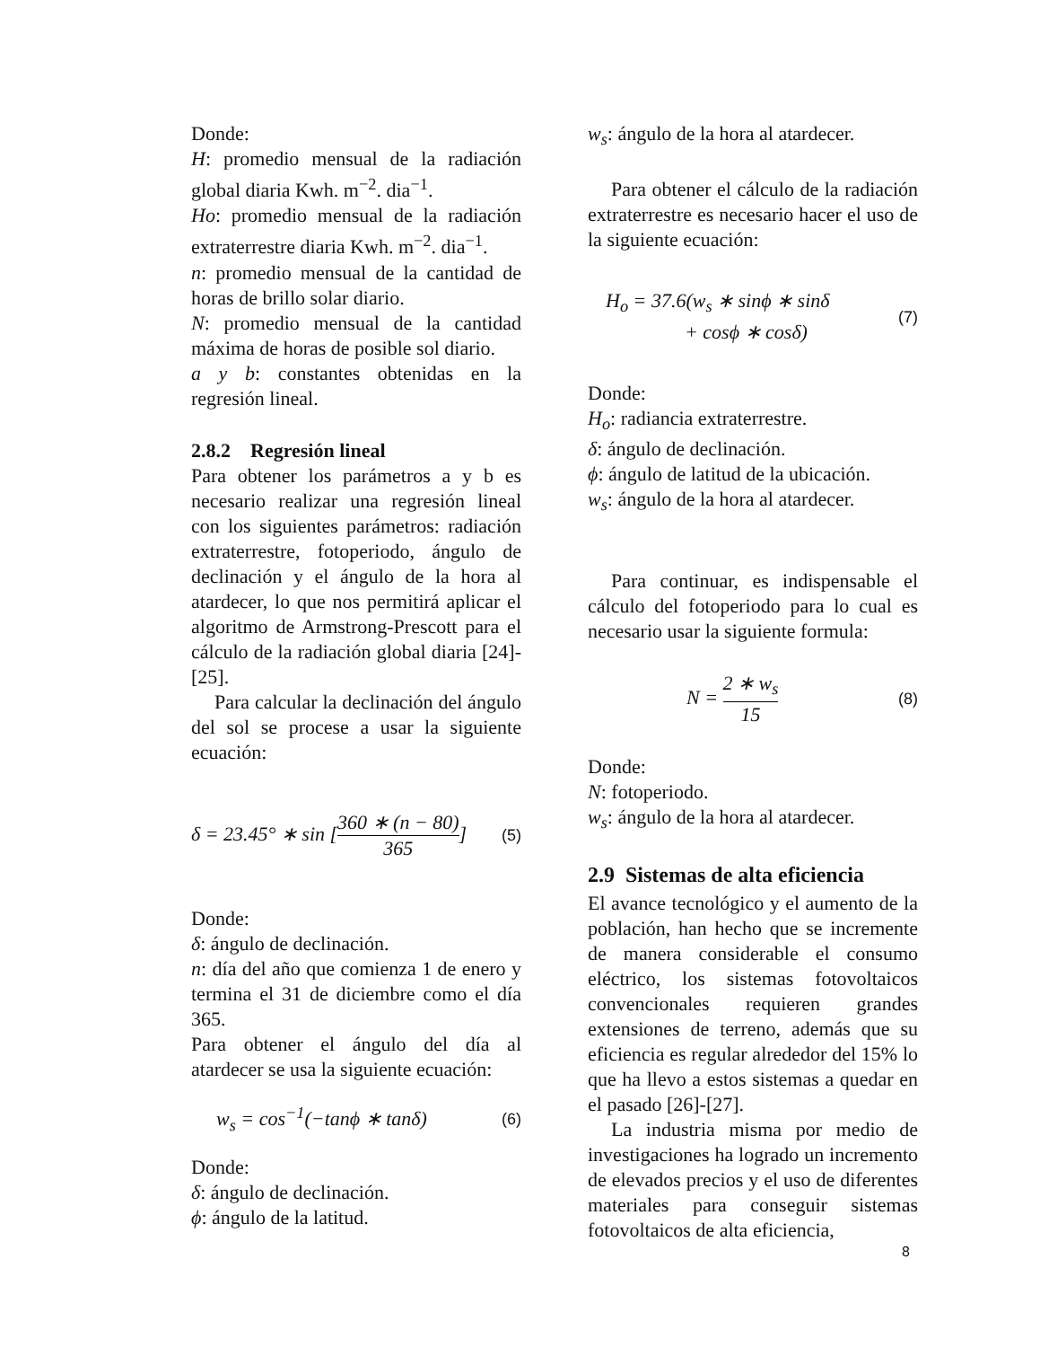Donde:
H: promedio mensual de la radiación global diaria Kwh. m<sup>−2</sup>. dia<sup>−1</sup>.
Ho: promedio mensual de la radiación extraterrestre diaria Kwh. m<sup>−2</sup>. dia<sup>−1</sup>.
n: promedio mensual de la cantidad de horas de brillo solar diario.
N: promedio mensual de la cantidad máxima de horas de posible sol diario.
a y b: constantes obtenidas en la regresión lineal.
2.8.2 Regresión lineal
Para obtener los parámetros a y b es necesario realizar una regresión lineal con los siguientes parámetros: radiación extraterrestre, fotoperiodo, ángulo de declinación y el ángulo de la hora al atardecer, lo que nos permitirá aplicar el algoritmo de Armstrong-Prescott para el cálculo de la radiación global diaria [24]-[25].
Para calcular la declinación del ángulo del sol se procese a usar la siguiente ecuación:
δ = 23.45° ∗ sin [360 ∗ (n − 80) 365] (5)
Donde:
δ: ángulo de declinación.
n: día del año que comienza 1 de enero y termina el 31 de diciembre como el día 365.
Para obtener el ángulo del día al atardecer se usa la siguiente ecuación:
w<sub>s</sub> = cos<sup>−1</sup>(−tanϕ ∗ tanδ) (6)
Donde:
δ: ángulo de declinación.
ϕ: ángulo de la latitud.
w<sub>s</sub>: ángulo de la hora al atardecer.
Para obtener el cálculo de la radiación extraterrestre es necesario hacer el uso de la siguiente ecuación:
H<sub>o</sub> = 37.6(w<sub>s</sub> ∗ sinϕ ∗ sinδ
+ cosϕ ∗ cosδ) (7)
Donde:
H<sub>o</sub>: radiancia extraterrestre.
δ: ángulo de declinación.
ϕ: ángulo de latitud de la ubicación.
w<sub>s</sub>: ángulo de la hora al atardecer.
Para continuar, es indispensable el cálculo del fotoperiodo para lo cual es necesario usar la siguiente formula:
N = 2 ∗ w<sub>s</sub> 15 (8)
Donde:
N: fotoperiodo.
w<sub>s</sub>: ángulo de la hora al atardecer.
2.9 Sistemas de alta eficiencia
El avance tecnológico y el aumento de la población, han hecho que se incremente de manera considerable el consumo eléctrico, los sistemas fotovoltaicos convencionales requieren grandes extensiones de terreno, además que su eficiencia es regular alrededor del 15% lo que ha llevo a estos sistemas a quedar en el pasado [26]-[27].
La industria misma por medio de investigaciones ha logrado un incremento de elevados precios y el uso de diferentes materiales para conseguir sistemas fotovoltaicos de alta eficiencia,
8